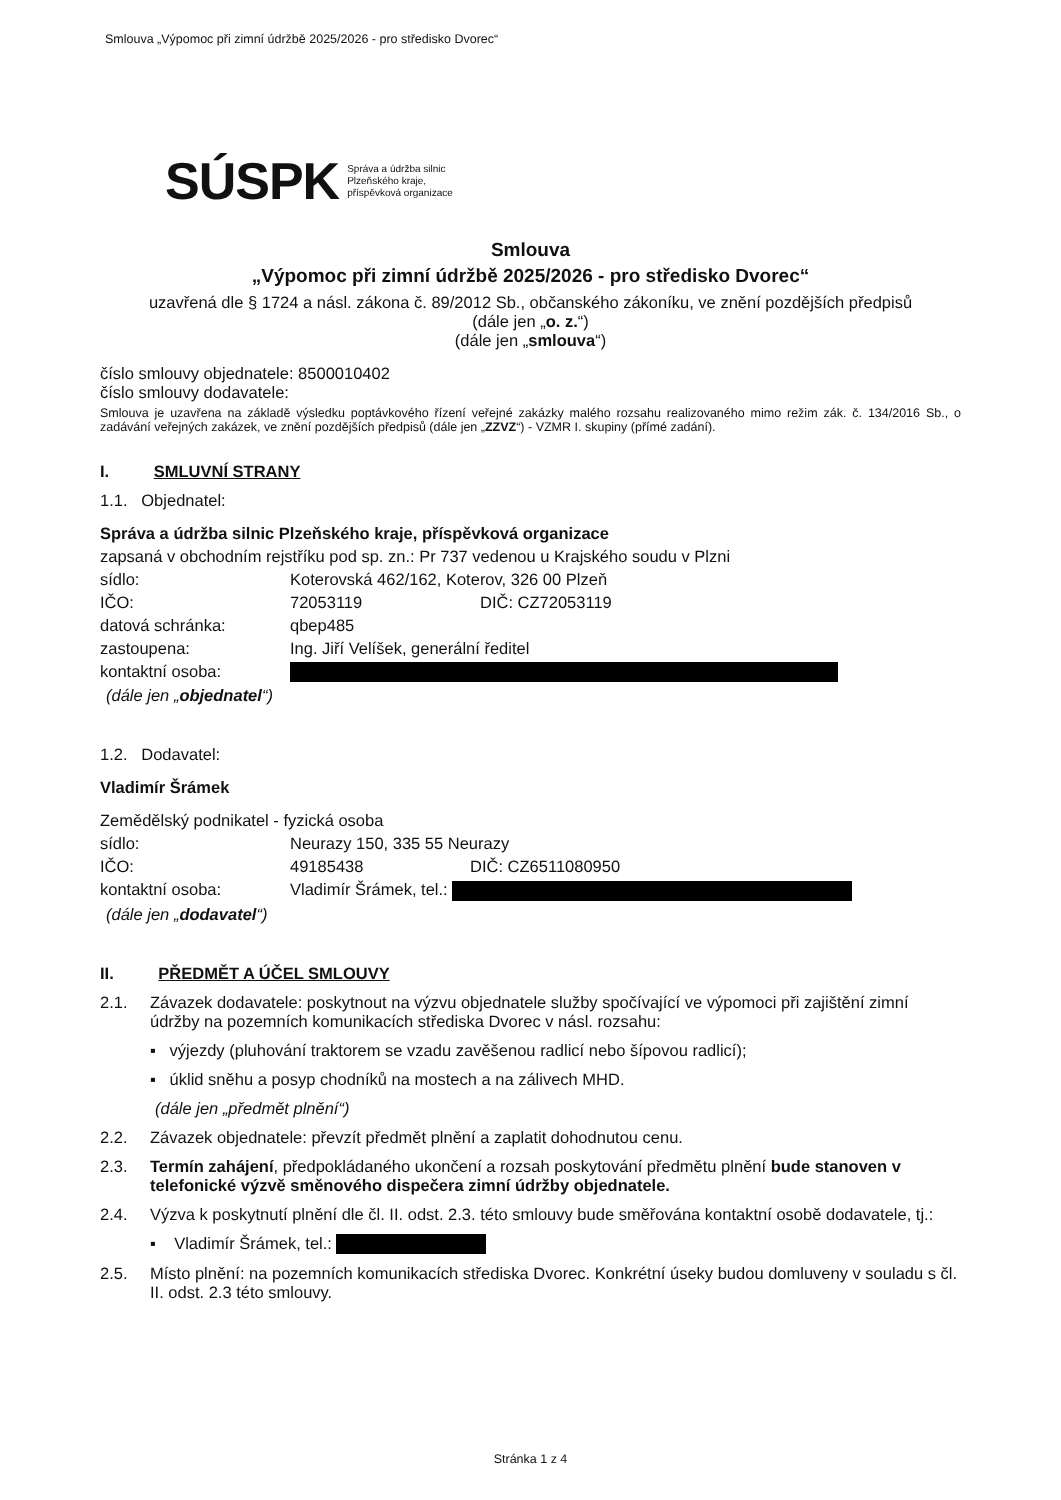Smlouva „Výpomoc při zimní údržbě 2025/2026 - pro středisko Dvorec“
SÚSPK Správa a údržba silnic
Plzeňského kraje,
příspěvková organizace
Smlouva
„Výpomoc při zimní údržbě 2025/2026 - pro středisko Dvorec“
uzavřená dle § 1724 a násl. zákona č. 89/2012 Sb., občanského zákoníku, ve znění pozdějších předpisů
(dále jen „o. z.“)
(dále jen „smlouva“)
číslo smlouvy objednatele: 8500010402
číslo smlouvy dodavatele:
Smlouva je uzavřena na základě výsledku poptávkového řízení veřejné zakázky malého rozsahu realizovaného mimo režim zák. č. 134/2016 Sb., o zadávání veřejných zakázek, ve znění pozdějších předpisů (dále jen „ZZVZ“) - VZMR I. skupiny (přímé zadání).
I. SMLUVNÍ STRANY
1.1. Objednatel:
Správa a údržba silnic Plzeňského kraje, příspěvková organizace
zapsaná v obchodním rejstříku pod sp. zn.: Pr 737 vedenou u Krajského soudu v Plzni
sídlo: Koterovská 462/162, Koterov, 326 00 Plzeň
IČO: 72053119 DIČ: CZ72053119
datová schránka: qbep485
zastoupena: Ing. Jiří Velíšek, generální ředitel
kontaktní osoba:
(dále jen „objednatel“)
1.2. Dodavatel:
Vladimír Šrámek
Zemědělský podnikatel - fyzická osoba
sídlo: Neurazy 150, 335 55 Neurazy
IČO: 49185438 DIČ: CZ6511080950
kontaktní osoba: Vladimír Šrámek, tel.:
(dále jen „dodavatel“)
II. PŘEDMĚT A ÚČEL SMLOUVY
2.1. Závazek dodavatele: poskytnout na výzvu objednatele služby spočívající ve výpomoci při zajištění zimní údržby na pozemních komunikacích střediska Dvorec v násl. rozsahu:
▪ výjezdy (pluhování traktorem se vzadu zavěšenou radlicí nebo šípovou radlicí);
▪ úklid sněhu a posyp chodníků na mostech a na zálivech MHD.
(dále jen „předmět plnění“)
2.2. Závazek objednatele: převzít předmět plnění a zaplatit dohodnutou cenu.
2.3. Termín zahájení, předpokládaného ukončení a rozsah poskytování předmětu plnění bude stanoven v telefonické výzvě směnového dispečera zimní údržby objednatele.
2.4. Výzva k poskytnutí plnění dle čl. II. odst. 2.3. této smlouvy bude směřována kontaktní osobě dodavatele, tj.:
▪ Vladimír Šrámek, tel.:
2.5. Místo plnění: na pozemních komunikacích střediska Dvorec. Konkrétní úseky budou domluveny v souladu s čl. II. odst. 2.3 této smlouvy.
Stránka 1 z 4